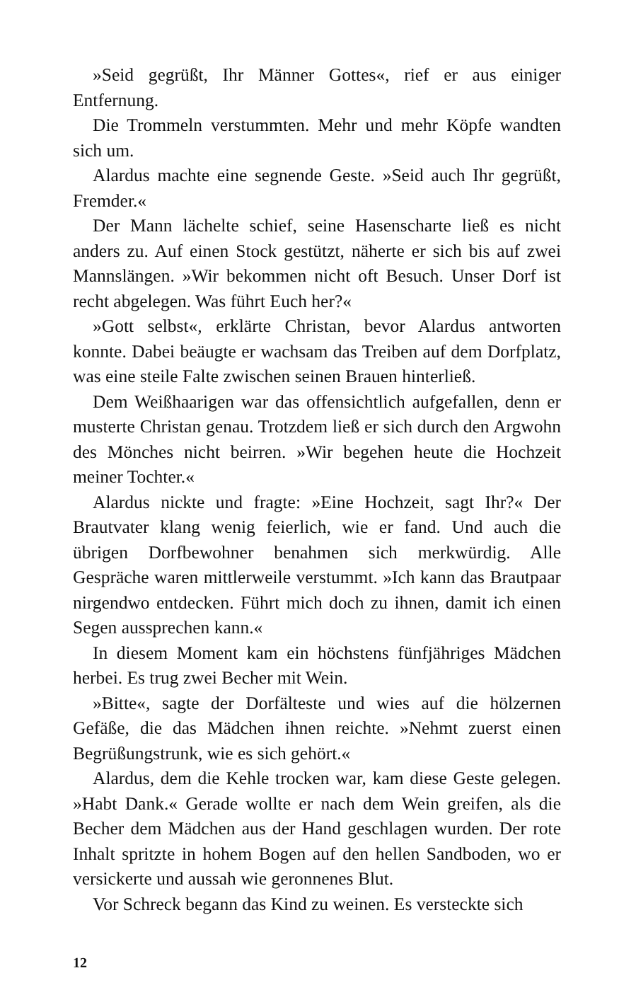»Seid gegrüßt, Ihr Männer Gottes«, rief er aus einiger Entfernung.
Die Trommeln verstummten. Mehr und mehr Köpfe wandten sich um.
Alardus machte eine segnende Geste. »Seid auch Ihr gegrüßt, Fremder.«
Der Mann lächelte schief, seine Hasenscharte ließ es nicht anders zu. Auf einen Stock gestützt, näherte er sich bis auf zwei Mannslängen. »Wir bekommen nicht oft Besuch. Unser Dorf ist recht abgelegen. Was führt Euch her?«
»Gott selbst«, erklärte Christan, bevor Alardus antworten konnte. Dabei beäugte er wachsam das Treiben auf dem Dorfplatz, was eine steile Falte zwischen seinen Brauen hinterließ.
Dem Weißhaarigen war das offensichtlich aufgefallen, denn er musterte Christan genau. Trotzdem ließ er sich durch den Argwohn des Mönches nicht beirren. »Wir begehen heute die Hochzeit meiner Tochter.«
Alardus nickte und fragte: »Eine Hochzeit, sagt Ihr?« Der Brautvater klang wenig feierlich, wie er fand. Und auch die übrigen Dorfbewohner benahmen sich merkwürdig. Alle Gespräche waren mittlerweile verstummt. »Ich kann das Brautpaar nirgendwo entdecken. Führt mich doch zu ihnen, damit ich einen Segen aussprechen kann.«
In diesem Moment kam ein höchstens fünfjähriges Mädchen herbei. Es trug zwei Becher mit Wein.
»Bitte«, sagte der Dorfälteste und wies auf die hölzernen Gefäße, die das Mädchen ihnen reichte. »Nehmt zuerst einen Begrüßungstrunk, wie es sich gehört.«
Alardus, dem die Kehle trocken war, kam diese Geste gelegen. »Habt Dank.« Gerade wollte er nach dem Wein greifen, als die Becher dem Mädchen aus der Hand geschlagen wurden. Der rote Inhalt spritzte in hohem Bogen auf den hellen Sandboden, wo er versickerte und aussah wie geronnenes Blut.
Vor Schreck begann das Kind zu weinen. Es versteckte sich
12